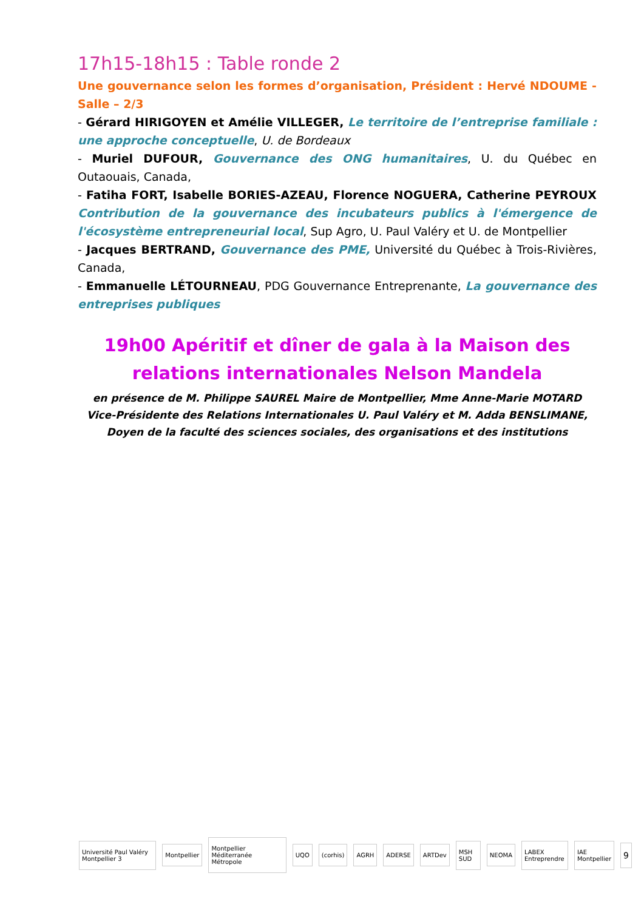17h15-18h15 : Table ronde 2
Une gouvernance selon les formes d’organisation, Président : Hervé NDOUME - Salle – 2/3
- Gérard HIRIGOYEN et Amélie VILLEGER, Le territoire de l’entreprise familiale : une approche conceptuelle, U. de Bordeaux
- Muriel DUFOUR, Gouvernance des ONG humanitaires, U. du Québec en Outaouais, Canada,
- Fatiha FORT, Isabelle BORIES-AZEAU, Florence NOGUERA, Catherine PEYROUX Contribution de la gouvernance des incubateurs publics à l'émergence de l'écosystème entrepreneurial local, Sup Agro, U. Paul Valéry et U. de Montpellier
- Jacques BERTRAND, Gouvernance des PME, Université du Québec à Trois-Rivières, Canada,
- Emmanuelle LÉTOURNEAU, PDG Gouvernance Entreprenante, La gouvernance des entreprises publiques
19h00 Apéritif et dîner de gala à la Maison des relations internationales Nelson Mandela
en présence de M. Philippe SAUREL Maire de Montpellier, Mme Anne-Marie MOTARD Vice-Présidente des Relations Internationales U. Paul Valéry et M. Adda BENSLIMANE, Doyen de la faculté des sciences sociales, des organisations et des institutions
Université Paul Valéry Montpellier 3 Montpellier Montpellier Méditerranée Métropole UQO (corhis) AGRH ADERSE ARTDev MSH SUD NEOMA LABEX Entreprendre IAE Montpellier 9